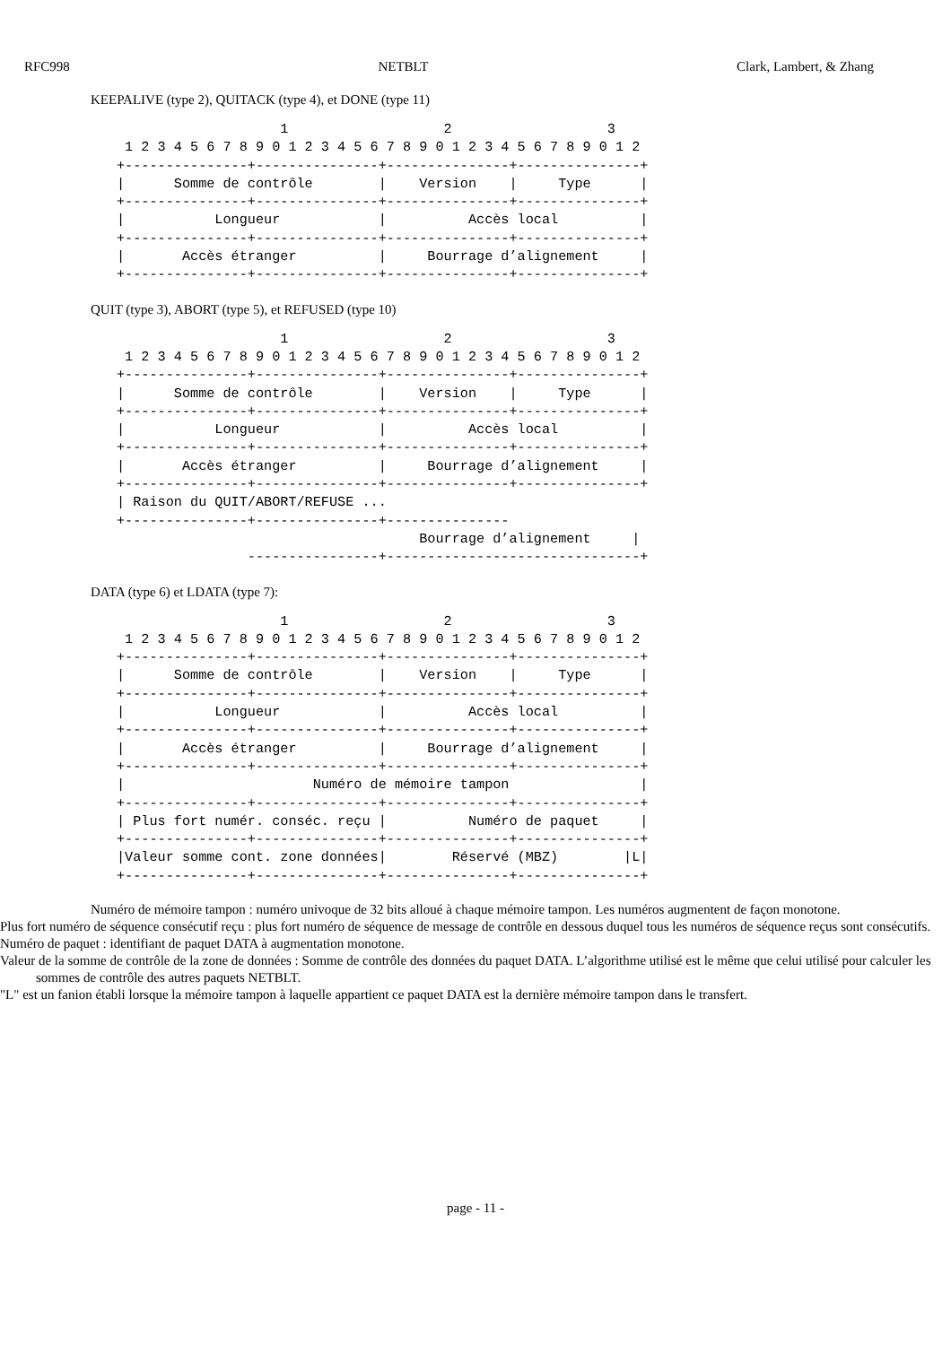RFC998 NETBLT Clark, Lambert, & Zhang
KEEPALIVE (type 2), QUITACK (type 4), et DONE (type 11)
                    1                   2                   3
 1 2 3 4 5 6 7 8 9 0 1 2 3 4 5 6 7 8 9 0 1 2 3 4 5 6 7 8 9 0 1 2
+---------------+---------------+---------------+---------------+
|      Somme de contrôle        |    Version    |     Type      |
+---------------+---------------+---------------+---------------+
|           Longueur            |          Accès local          |
+---------------+---------------+---------------+---------------+
|       Accès étranger          |     Bourrage d’alignement     |
+---------------+---------------+---------------+---------------+
QUIT (type 3), ABORT (type 5), et REFUSED (type 10)
                    1                   2                   3
 1 2 3 4 5 6 7 8 9 0 1 2 3 4 5 6 7 8 9 0 1 2 3 4 5 6 7 8 9 0 1 2
+---------------+---------------+---------------+---------------+
|      Somme de contrôle        |    Version    |     Type      |
+---------------+---------------+---------------+---------------+
|           Longueur            |          Accès local          |
+---------------+---------------+---------------+---------------+
|       Accès étranger          |     Bourrage d’alignement     |
+---------------+---------------+---------------+---------------+
| Raison du QUIT/ABORT/REFUSE ...
+---------------+---------------+---------------
                                     Bourrage d’alignement     |
                ----------------+-------------------------------+
DATA (type 6) et LDATA (type 7):
                    1                   2                   3
 1 2 3 4 5 6 7 8 9 0 1 2 3 4 5 6 7 8 9 0 1 2 3 4 5 6 7 8 9 0 1 2
+---------------+---------------+---------------+---------------+
|      Somme de contrôle        |    Version    |     Type      |
+---------------+---------------+---------------+---------------+
|           Longueur            |          Accès local          |
+---------------+---------------+---------------+---------------+
|       Accès étranger          |     Bourrage d’alignement     |
+---------------+---------------+---------------+---------------+
|                       Numéro de mémoire tampon                |
+---------------+---------------+---------------+---------------+
| Plus fort numér. conséc. reçu |          Numéro de paquet     |
+---------------+---------------+---------------+---------------+
|Valeur somme cont. zone données|        Réservé (MBZ)        |L|
+---------------+---------------+---------------+---------------+
Numéro de mémoire tampon : numéro univoque de 32 bits alloué à chaque mémoire tampon. Les numéros augmentent de façon monotone.
Plus fort numéro de séquence consécutif reçu : plus fort numéro de séquence de message de contrôle en dessous duquel tous les numéros de séquence reçus sont consécutifs.
Numéro de paquet : identifiant de paquet DATA à augmentation monotone.
Valeur de la somme de contrôle de la zone de données : Somme de contrôle des données du paquet DATA. L’algorithme utilisé est le même que celui utilisé pour calculer les sommes de contrôle des autres paquets NETBLT.
"L" est un fanion établi lorsque la mémoire tampon à laquelle appartient ce paquet DATA est la dernière mémoire tampon dans le transfert.
page - 11 -